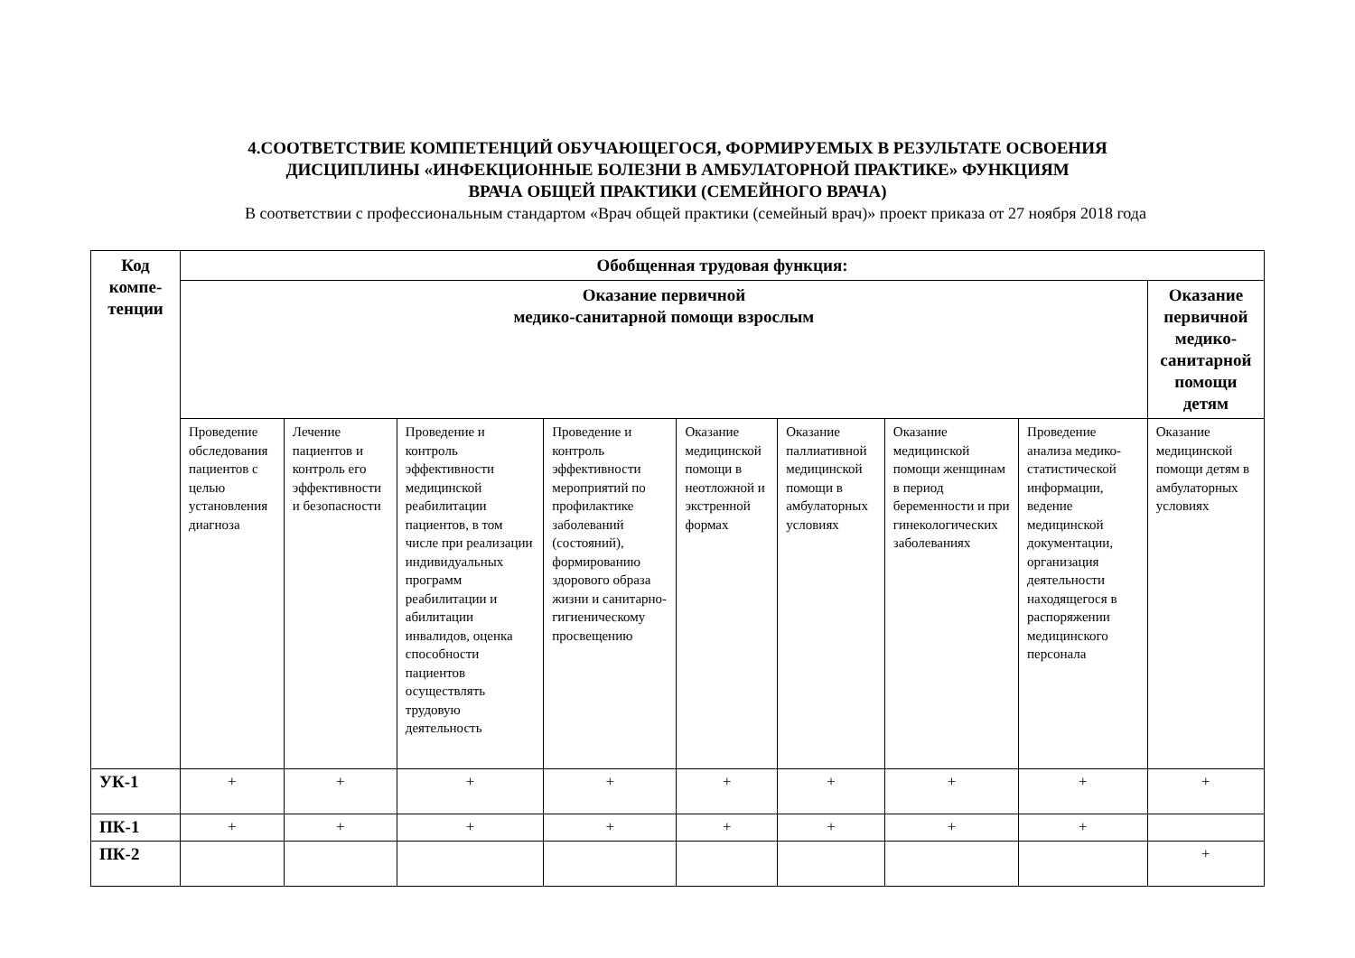4.СООТВЕТСТВИЕ КОМПЕТЕНЦИЙ ОБУЧАЮЩЕГОСЯ, ФОРМИРУЕМЫХ В РЕЗУЛЬТАТЕ ОСВОЕНИЯ
ДИСЦИПЛИНЫ «ИНФЕКЦИОННЫЕ БОЛЕЗНИ В АМБУЛАТОРНОЙ ПРАКТИКЕ» ФУНКЦИЯМ
ВРАЧА ОБЩЕЙ ПРАКТИКИ (СЕМЕЙНОГО ВРАЧА)
В соответствии с профессиональным стандартом «Врач общей практики (семейный врач)» проект приказа от 27 ноября 2018 года
| Код компе- тенции | Обобщенная трудовая функция: | | | | | | | | |
| --- | --- | --- | --- | --- | --- | --- | --- | --- | --- |
| | Оказание первичной медико-санитарной помощи взрослым | | | | | | | | Оказание первичной медико-санитарной помощи детям |
| | Проведение обследования пациентов с целью установления диагноза | Лечение пациентов и контроль его эффективности и безопасности | Проведение и контроль эффективности медицинской реабилитации пациентов, в том числе при реализации индивидуальных программ реабилитации и абилитации инвалидов, оценка способности пациентов осуществлять трудовую деятельность | Проведение и контроль эффективности мероприятий по профилактике заболеваний (состояний), формированию здорового образа жизни и санитарно-гигиеническому просвещению | Оказание медицинской помощи в неотложной и экстренной формах | Оказание паллиативной медицинской помощи в амбулаторных условиях | Оказание медицинской помощи женщинам в период беременности и при гинекологических заболеваниях | Проведение анализа медико-статистической информации, ведение медицинской документации, организация деятельности находящегося в распоряжении медицинского персонала | Оказание медицинской помощи детям в амбулаторных условиях |
| УК-1 | + | + | + | + | + | + | + | + | + |
| ПК-1 | + | + | + | + | + | + | + | + | |
| ПК-2 | | | | | | | | | + |